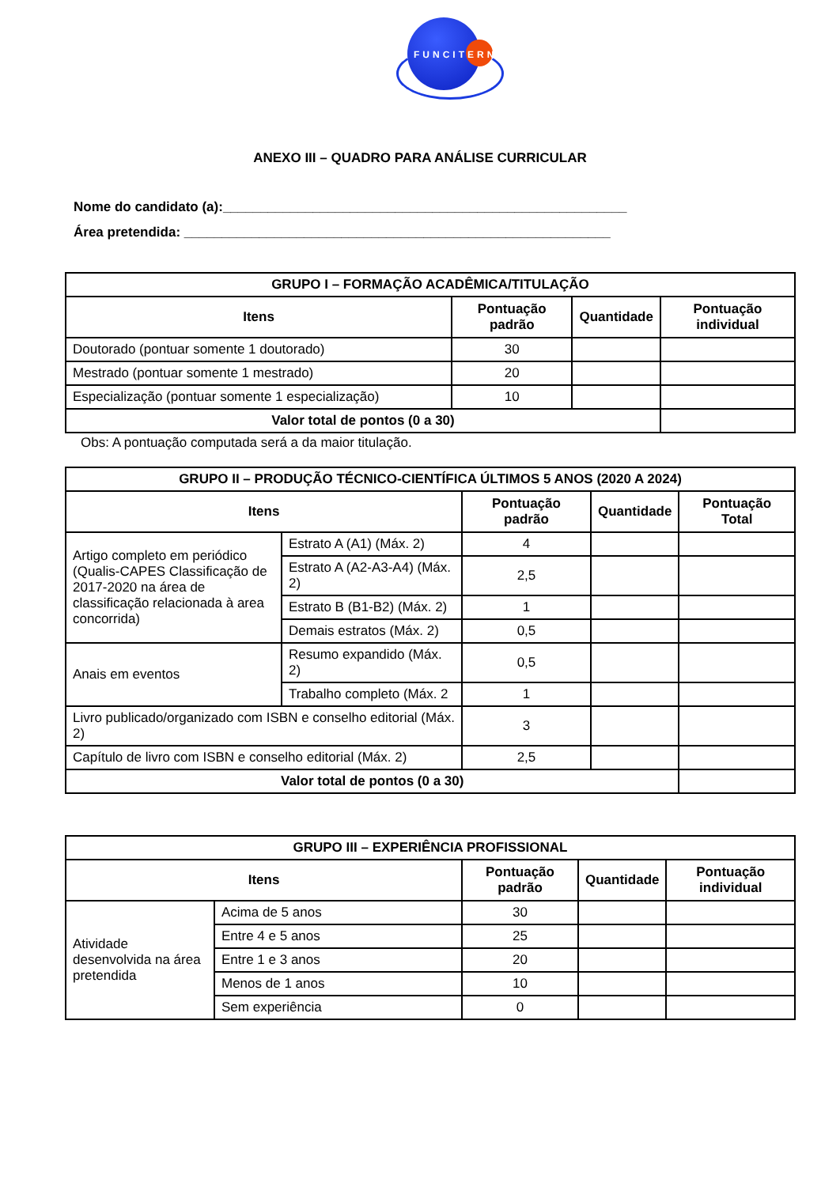FUNCITERN
ANEXO III – QUADRO PARA ANÁLISE CURRICULAR
Nome do candidato (a):______________________________________________________
Área pretendida: _________________________________________________________
| GRUPO I – FORMAÇÃO ACADÊMICA/TITULAÇÃO | | | |
| --- | --- | --- | --- |
| Itens | Pontuação padrão | Quantidade | Pontuação individual |
| Doutorado (pontuar somente 1 doutorado) | 30 | | |
| Mestrado (pontuar somente 1 mestrado) | 20 | | |
| Especialização (pontuar somente 1 especialização) | 10 | | |
| Valor total de pontos (0 a 30) | | | |
Obs: A pontuação computada será a da maior titulação.
| GRUPO II – PRODUÇÃO TÉCNICO-CIENTÍFICA ÚLTIMOS 5 ANOS (2020 A 2024) | | | | |
| --- | --- | --- | --- | --- |
| Itens | | Pontuação padrão | Quantidade | Pontuação Total |
| Artigo completo em periódico (Qualis-CAPES Classificação de 2017-2020 na área de classificação relacionada à area concorrida) | Estrato A (A1) (Máx. 2) | 4 | | |
| | Estrato A (A2-A3-A4) (Máx. 2) | 2,5 | | |
| | Estrato B (B1-B2) (Máx. 2) | 1 | | |
| | Demais estratos (Máx. 2) | 0,5 | | |
| Anais em eventos | Resumo expandido (Máx. 2) | 0,5 | | |
| | Trabalho completo (Máx. 2 | 1 | | |
| Livro publicado/organizado com ISBN e conselho editorial (Máx. 2) | | 3 | | |
| Capítulo de livro com ISBN e conselho editorial (Máx. 2) | | 2,5 | | |
| Valor total de pontos (0 a 30) | | | | |
| GRUPO III – EXPERIÊNCIA PROFISSIONAL | | | | |
| --- | --- | --- | --- | --- |
| Itens | | Pontuação padrão | Quantidade | Pontuação individual |
| Atividade desenvolvida na área pretendida | Acima de 5 anos | 30 | | |
| | Entre 4 e 5 anos | 25 | | |
| | Entre 1 e 3 anos | 20 | | |
| | Menos de 1 anos | 10 | | |
| | Sem experiência | 0 | | |